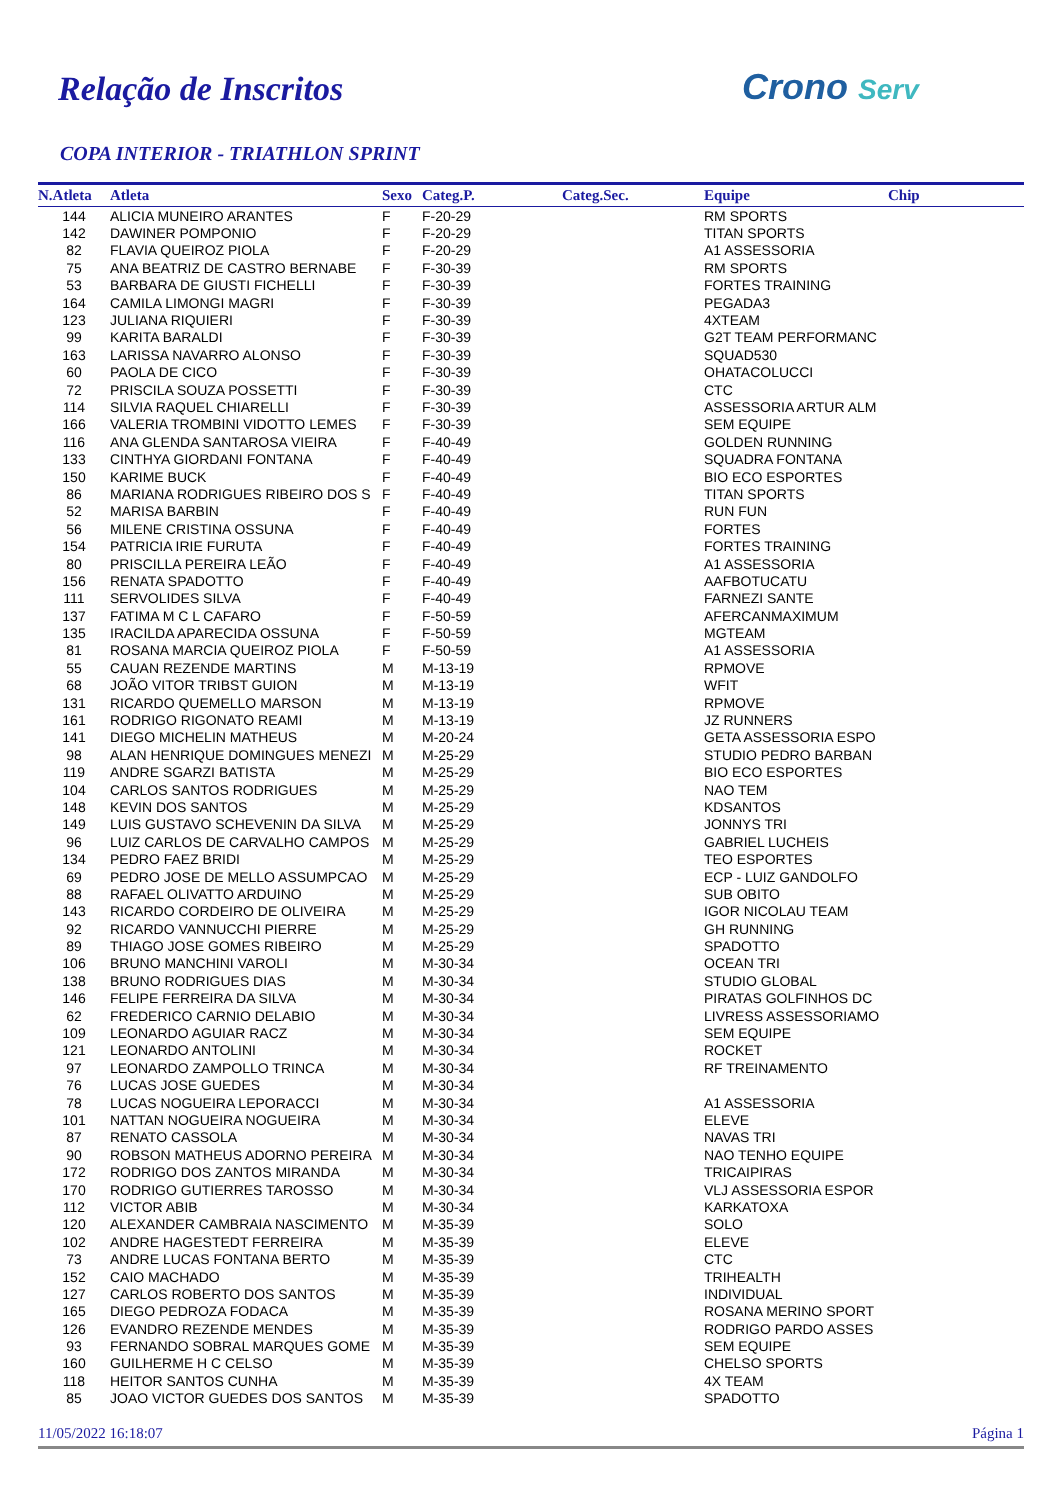Relação de Inscritos Crono Serv
COPA INTERIOR - TRIATHLON SPRINT
| N.Atleta | Atleta | Sexo | Categ.P. | Categ.Sec. | Equipe | Chip |
| --- | --- | --- | --- | --- | --- | --- |
| 144 | ALICIA MUNEIRO ARANTES | F | F-20-29 | | RM SPORTS | |
| 142 | DAWINER POMPONIO | F | F-20-29 | | TITAN SPORTS | |
| 82 | FLAVIA QUEIROZ PIOLA | F | F-20-29 | | A1 ASSESSORIA | |
| 75 | ANA BEATRIZ DE CASTRO BERNABE | F | F-30-39 | | RM SPORTS | |
| 53 | BARBARA DE GIUSTI FICHELLI | F | F-30-39 | | FORTES TRAINING | |
| 164 | CAMILA LIMONGI MAGRI | F | F-30-39 | | PEGADA3 | |
| 123 | JULIANA RIQUIERI | F | F-30-39 | | 4XTEAM | |
| 99 | KARITA BARALDI | F | F-30-39 | | G2T TEAM PERFORMANC | |
| 163 | LARISSA NAVARRO ALONSO | F | F-30-39 | | SQUAD530 | |
| 60 | PAOLA DE CICO | F | F-30-39 | | OHATACOLUCCI | |
| 72 | PRISCILA SOUZA POSSETTI | F | F-30-39 | | CTC | |
| 114 | SILVIA RAQUEL CHIARELLI | F | F-30-39 | | ASSESSORIA ARTUR ALM | |
| 166 | VALERIA TROMBINI VIDOTTO LEMES | F | F-30-39 | | SEM EQUIPE | |
| 116 | ANA GLENDA SANTAROSA VIEIRA | F | F-40-49 | | GOLDEN RUNNING | |
| 133 | CINTHYA GIORDANI FONTANA | F | F-40-49 | | SQUADRA FONTANA | |
| 150 | KARIME BUCK | F | F-40-49 | | BIO ECO ESPORTES | |
| 86 | MARIANA RODRIGUES RIBEIRO DOS S | F | F-40-49 | | TITAN SPORTS | |
| 52 | MARISA BARBIN | F | F-40-49 | | RUN FUN | |
| 56 | MILENE CRISTINA OSSUNA | F | F-40-49 | | FORTES | |
| 154 | PATRICIA IRIE FURUTA | F | F-40-49 | | FORTES TRAINING | |
| 80 | PRISCILLA PEREIRA LEÃO | F | F-40-49 | | A1 ASSESSORIA | |
| 156 | RENATA SPADOTTO | F | F-40-49 | | AAFBOTUCATU | |
| 111 | SERVOLIDES SILVA | F | F-40-49 | | FARNEZI SANTE | |
| 137 | FATIMA M C L CAFARO | F | F-50-59 | | AFERCANMAXIMUM | |
| 135 | IRACILDA APARECIDA OSSUNA | F | F-50-59 | | MGTEAM | |
| 81 | ROSANA MARCIA QUEIROZ PIOLA | F | F-50-59 | | A1 ASSESSORIA | |
| 55 | CAUAN REZENDE MARTINS | M | M-13-19 | | RPMOVE | |
| 68 | JOÃO VITOR TRIBST GUION | M | M-13-19 | | WFIT | |
| 131 | RICARDO QUEMELLO MARSON | M | M-13-19 | | RPMOVE | |
| 161 | RODRIGO RIGONATO REAMI | M | M-13-19 | | JZ RUNNERS | |
| 141 | DIEGO MICHELIN MATHEUS | M | M-20-24 | | GETA ASSESSORIA ESPO | |
| 98 | ALAN HENRIQUE DOMINGUES MENEZI | M | M-25-29 | | STUDIO PEDRO BARBAN | |
| 119 | ANDRE SGARZI BATISTA | M | M-25-29 | | BIO ECO ESPORTES | |
| 104 | CARLOS SANTOS RODRIGUES | M | M-25-29 | | NAO TEM | |
| 148 | KEVIN DOS SANTOS | M | M-25-29 | | KDSANTOS | |
| 149 | LUIS GUSTAVO SCHEVENIN DA SILVA | M | M-25-29 | | JONNYS TRI | |
| 96 | LUIZ CARLOS DE CARVALHO CAMPOS | M | M-25-29 | | GABRIEL LUCHEIS | |
| 134 | PEDRO FAEZ BRIDI | M | M-25-29 | | TEO ESPORTES | |
| 69 | PEDRO JOSE DE MELLO ASSUMPCAO | M | M-25-29 | | ECP - LUIZ GANDOLFO | |
| 88 | RAFAEL OLIVATTO ARDUINO | M | M-25-29 | | SUB OBITO | |
| 143 | RICARDO CORDEIRO DE OLIVEIRA | M | M-25-29 | | IGOR NICOLAU TEAM | |
| 92 | RICARDO VANNUCCHI PIERRE | M | M-25-29 | | GH RUNNING | |
| 89 | THIAGO JOSE GOMES RIBEIRO | M | M-25-29 | | SPADOTTO | |
| 106 | BRUNO MANCHINI VAROLI | M | M-30-34 | | OCEAN TRI | |
| 138 | BRUNO RODRIGUES DIAS | M | M-30-34 | | STUDIO GLOBAL | |
| 146 | FELIPE FERREIRA DA SILVA | M | M-30-34 | | PIRATAS GOLFINHOS DC | |
| 62 | FREDERICO CARNIO DELABIO | M | M-30-34 | | LIVRESS ASSESSORIAMO | |
| 109 | LEONARDO AGUIAR RACZ | M | M-30-34 | | SEM EQUIPE | |
| 121 | LEONARDO ANTOLINI | M | M-30-34 | | ROCKET | |
| 97 | LEONARDO ZAMPOLLO TRINCA | M | M-30-34 | | RF TREINAMENTO | |
| 76 | LUCAS JOSE GUEDES | M | M-30-34 | | | |
| 78 | LUCAS NOGUEIRA LEPORACCI | M | M-30-34 | | A1 ASSESSORIA | |
| 101 | NATTAN NOGUEIRA NOGUEIRA | M | M-30-34 | | ELEVE | |
| 87 | RENATO CASSOLA | M | M-30-34 | | NAVAS TRI | |
| 90 | ROBSON MATHEUS ADORNO PEREIRA | M | M-30-34 | | NAO TENHO EQUIPE | |
| 172 | RODRIGO DOS ZANTOS MIRANDA | M | M-30-34 | | TRICAIPIRAS | |
| 170 | RODRIGO GUTIERRES TAROSSO | M | M-30-34 | | VLJ ASSESSORIA ESPOR | |
| 112 | VICTOR ABIB | M | M-30-34 | | KARKATOXA | |
| 120 | ALEXANDER CAMBRAIA NASCIMENTO | M | M-35-39 | | SOLO | |
| 102 | ANDRE HAGESTEDT FERREIRA | M | M-35-39 | | ELEVE | |
| 73 | ANDRE LUCAS FONTANA BERTO | M | M-35-39 | | CTC | |
| 152 | CAIO MACHADO | M | M-35-39 | | TRIHEALTH | |
| 127 | CARLOS ROBERTO DOS SANTOS | M | M-35-39 | | INDIVIDUAL | |
| 165 | DIEGO PEDROZA FODACA | M | M-35-39 | | ROSANA MERINO SPORT | |
| 126 | EVANDRO REZENDE MENDES | M | M-35-39 | | RODRIGO PARDO ASSES | |
| 93 | FERNANDO SOBRAL MARQUES GOME | M | M-35-39 | | SEM EQUIPE | |
| 160 | GUILHERME H C CELSO | M | M-35-39 | | CHELSO SPORTS | |
| 118 | HEITOR SANTOS CUNHA | M | M-35-39 | | 4X TEAM | |
| 85 | JOAO VICTOR GUEDES DOS SANTOS | M | M-35-39 | | SPADOTTO | |
11/05/2022 16:18:07 Página 1